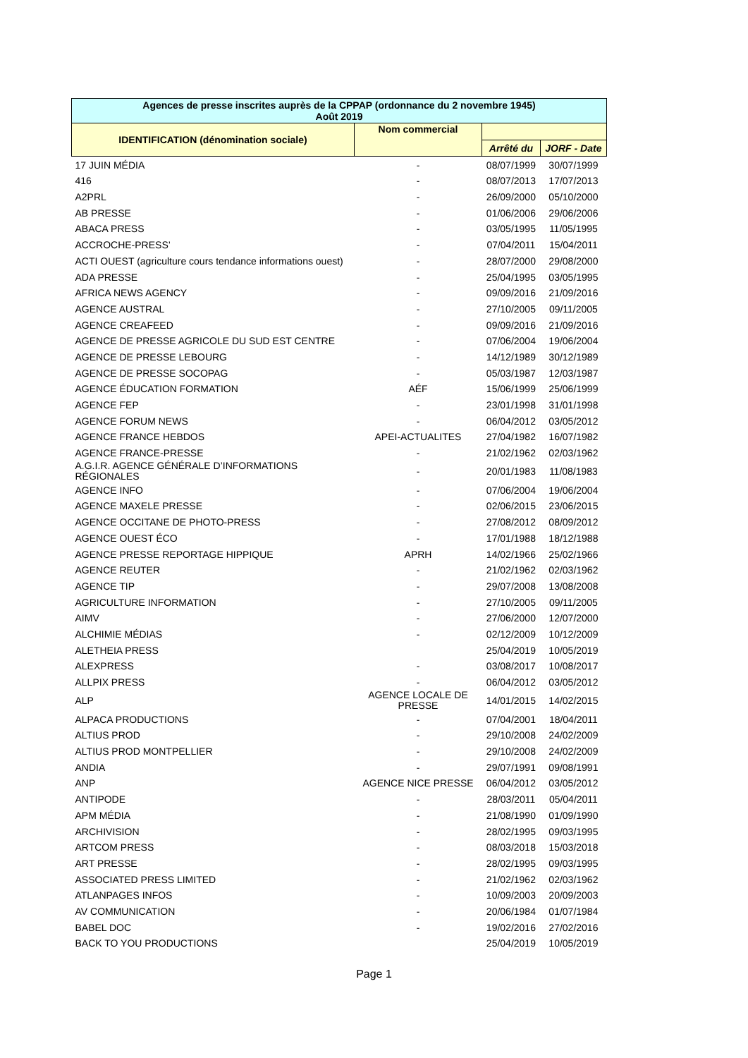| Agences de presse inscrites auprès de la CPPAP (ordonnance du 2 novembre 1945) Août 2019 | | | |
| --- | --- | --- | --- |
| IDENTIFICATION (dénomination sociale) | Nom commercial | | |
| | | Arrêté du | JORF - Date |
| 17 JUIN MÉDIA | - | 08/07/1999 | 30/07/1999 |
| 416 | - | 08/07/2013 | 17/07/2013 |
| A2PRL | - | 26/09/2000 | 05/10/2000 |
| AB PRESSE | - | 01/06/2006 | 29/06/2006 |
| ABACA PRESS | - | 03/05/1995 | 11/05/1995 |
| ACCROCHE-PRESS’ | - | 07/04/2011 | 15/04/2011 |
| ACTI OUEST (agriculture cours tendance informations ouest) | - | 28/07/2000 | 29/08/2000 |
| ADA PRESSE | - | 25/04/1995 | 03/05/1995 |
| AFRICA NEWS AGENCY | - | 09/09/2016 | 21/09/2016 |
| AGENCE AUSTRAL | - | 27/10/2005 | 09/11/2005 |
| AGENCE CREAFEED | - | 09/09/2016 | 21/09/2016 |
| AGENCE DE PRESSE AGRICOLE DU SUD EST CENTRE | - | 07/06/2004 | 19/06/2004 |
| AGENCE DE PRESSE LEBOURG | - | 14/12/1989 | 30/12/1989 |
| AGENCE DE PRESSE SOCOPAG | - | 05/03/1987 | 12/03/1987 |
| AGENCE ÉDUCATION FORMATION | AÉF | 15/06/1999 | 25/06/1999 |
| AGENCE FEP | - | 23/01/1998 | 31/01/1998 |
| AGENCE FORUM NEWS | - | 06/04/2012 | 03/05/2012 |
| AGENCE FRANCE HEBDOS | APEI-ACTUALITES | 27/04/1982 | 16/07/1982 |
| AGENCE FRANCE-PRESSE | - | 21/02/1962 | 02/03/1962 |
| A.G.I.R. AGENCE GÉNÉRALE D’INFORMATIONS RÉGIONALES | - | 20/01/1983 | 11/08/1983 |
| AGENCE INFO | - | 07/06/2004 | 19/06/2004 |
| AGENCE MAXELE PRESSE | - | 02/06/2015 | 23/06/2015 |
| AGENCE OCCITANE DE PHOTO-PRESS | - | 27/08/2012 | 08/09/2012 |
| AGENCE OUEST ÉCO | - | 17/01/1988 | 18/12/1988 |
| AGENCE PRESSE REPORTAGE HIPPIQUE | APRH | 14/02/1966 | 25/02/1966 |
| AGENCE REUTER | - | 21/02/1962 | 02/03/1962 |
| AGENCE TIP | - | 29/07/2008 | 13/08/2008 |
| AGRICULTURE INFORMATION | - | 27/10/2005 | 09/11/2005 |
| AIMV | - | 27/06/2000 | 12/07/2000 |
| ALCHIMIE MÉDIAS | - | 02/12/2009 | 10/12/2009 |
| ALETHEIA PRESS | | 25/04/2019 | 10/05/2019 |
| ALEXPRESS | - | 03/08/2017 | 10/08/2017 |
| ALLPIX PRESS | - | 06/04/2012 | 03/05/2012 |
| ALP | AGENCE LOCALE DE PRESSE | 14/01/2015 | 14/02/2015 |
| ALPACA PRODUCTIONS | - | 07/04/2001 | 18/04/2011 |
| ALTIUS PROD | - | 29/10/2008 | 24/02/2009 |
| ALTIUS PROD MONTPELLIER | - | 29/10/2008 | 24/02/2009 |
| ANDIA | - | 29/07/1991 | 09/08/1991 |
| ANP | AGENCE NICE PRESSE | 06/04/2012 | 03/05/2012 |
| ANTIPODE | - | 28/03/2011 | 05/04/2011 |
| APM MÉDIA | - | 21/08/1990 | 01/09/1990 |
| ARCHIVISION | - | 28/02/1995 | 09/03/1995 |
| ARTCOM PRESS | - | 08/03/2018 | 15/03/2018 |
| ART PRESSE | - | 28/02/1995 | 09/03/1995 |
| ASSOCIATED PRESS LIMITED | - | 21/02/1962 | 02/03/1962 |
| ATLANPAGES INFOS | - | 10/09/2003 | 20/09/2003 |
| AV COMMUNICATION | - | 20/06/1984 | 01/07/1984 |
| BABEL DOC | - | 19/02/2016 | 27/02/2016 |
| BACK TO YOU PRODUCTIONS | | 25/04/2019 | 10/05/2019 |
Page 1